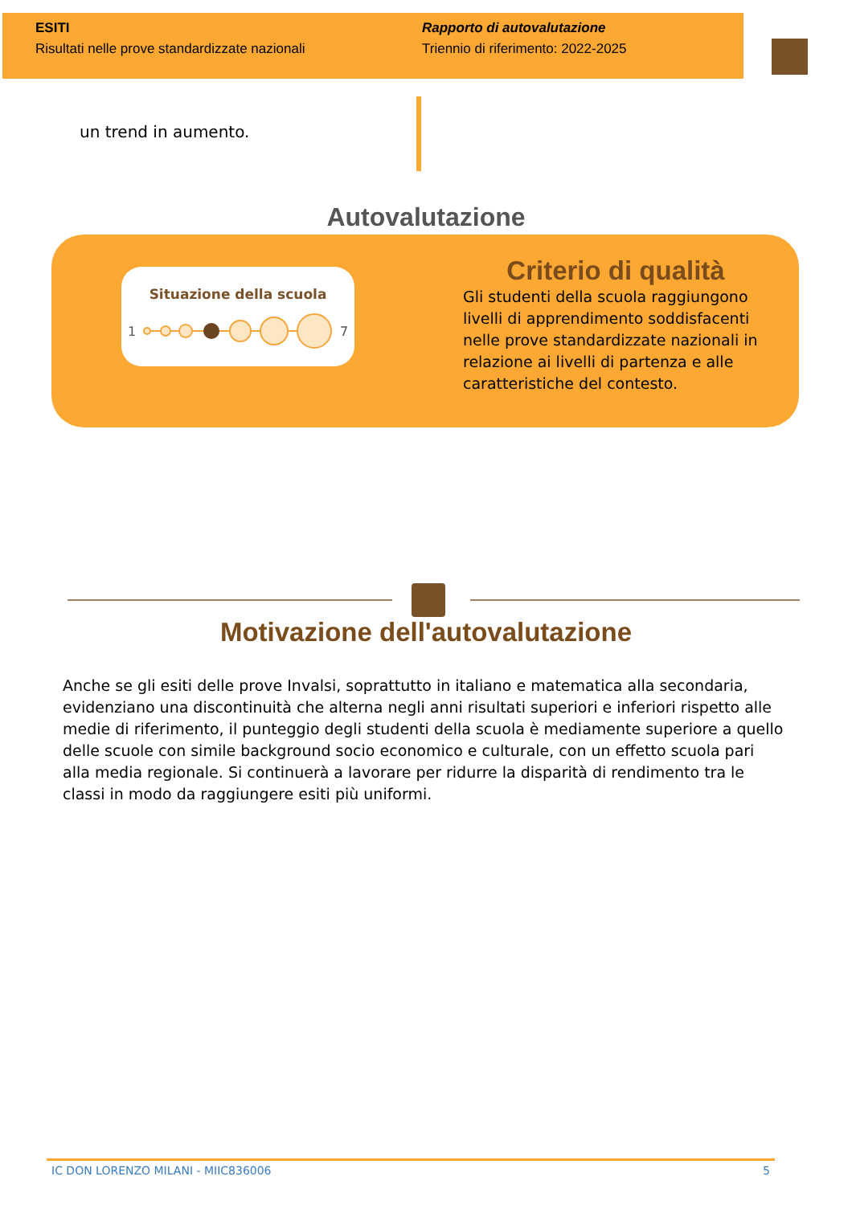ESITI
Risultati nelle prove standardizzate nazionali
Rapporto di autovalutazione
Triennio di riferimento: 2022-2025
un trend in aumento.
Autovalutazione
Situazione della scuola
1
7
Criterio di qualità
Gli studenti della scuola raggiungono livelli di apprendimento soddisfacenti nelle prove standardizzate nazionali in relazione ai livelli di partenza e alle caratteristiche del contesto.
Motivazione dell'autovalutazione
Anche se gli esiti delle prove Invalsi, soprattutto in italiano e matematica alla secondaria, evidenziano una discontinuità che alterna negli anni risultati superiori e inferiori rispetto alle medie di riferimento, il punteggio degli studenti della scuola è mediamente superiore a quello delle scuole con simile background socio economico e culturale, con un effetto scuola pari alla media regionale. Si continuerà a lavorare per ridurre la disparità di rendimento tra le classi in modo da raggiungere esiti più uniformi.
IC DON LORENZO MILANI - MIIC836006 5